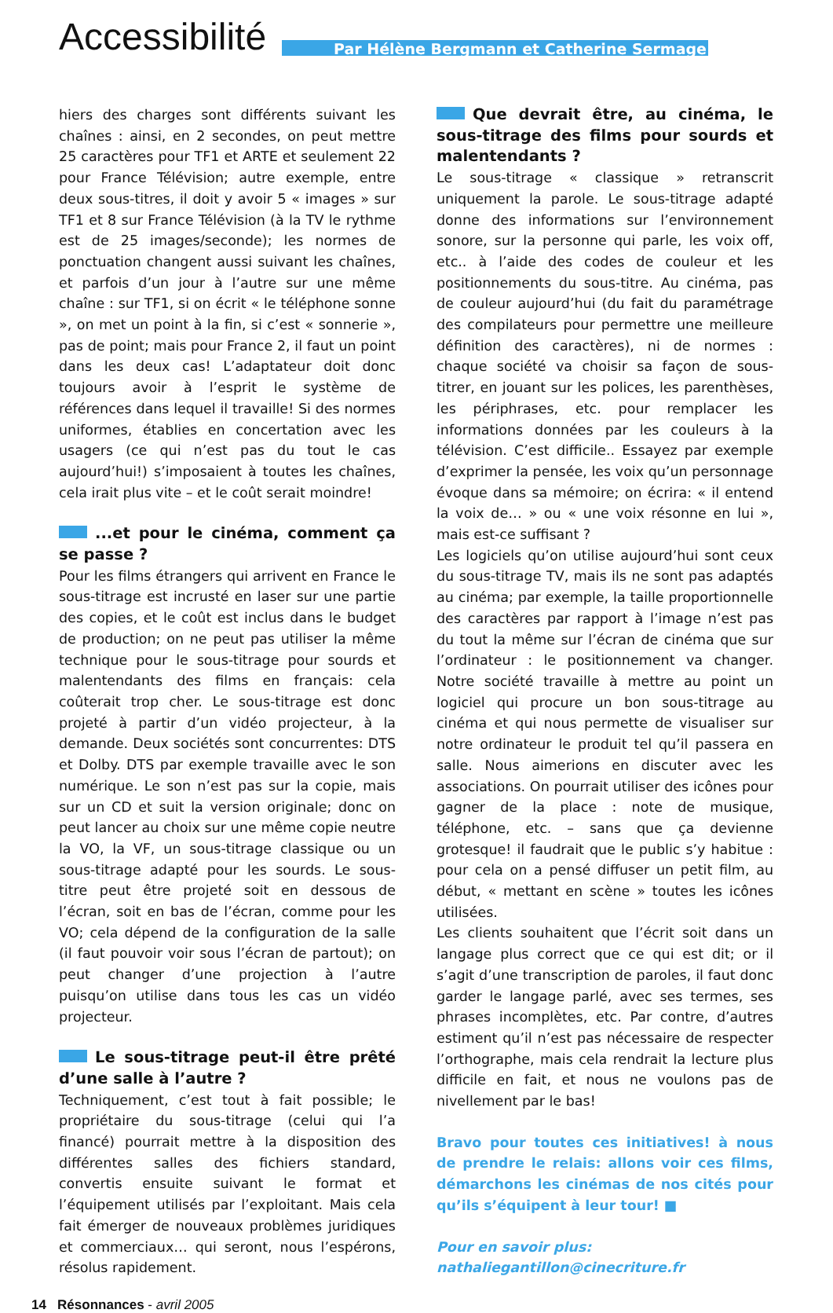Accessibilité
Par Hélène Bergmann et Catherine Sermage
hiers des charges sont différents suivant les chaînes : ainsi, en 2 secondes, on peut mettre 25 caractères pour TF1 et ARTE et seulement 22 pour France Télévision; autre exemple, entre deux sous-titres, il doit y avoir 5 « images » sur TF1 et 8 sur France Télévision (à la TV le rythme est de 25 images/seconde); les normes de ponctuation changent aussi suivant les chaînes, et parfois d’un jour à l’autre sur une même chaîne : sur TF1, si on écrit « le téléphone sonne », on met un point à la fin, si c’est « sonnerie », pas de point; mais pour France 2, il faut un point dans les deux cas! L’adaptateur doit donc toujours avoir à l’esprit le système de références dans lequel il travaille! Si des normes uniformes, établies en concertation avec les usagers (ce qui n’est pas du tout le cas aujourd’hui!) s’imposaient à toutes les chaînes, cela irait plus vite – et le coût serait moindre!
...et pour le cinéma, comment ça se passe ?
Pour les films étrangers qui arrivent en France le sous-titrage est incrusté en laser sur une partie des copies, et le coût est inclus dans le budget de production; on ne peut pas utiliser la même technique pour le sous-titrage pour sourds et malentendants des films en français: cela coûterait trop cher. Le sous-titrage est donc projeté à partir d’un vidéo projecteur, à la demande. Deux sociétés sont concurrentes: DTS et Dolby. DTS par exemple travaille avec le son numérique. Le son n’est pas sur la copie, mais sur un CD et suit la version originale; donc on peut lancer au choix sur une même copie neutre la VO, la VF, un sous-titrage classique ou un sous-titrage adapté pour les sourds. Le sous-titre peut être projeté soit en dessous de l’écran, soit en bas de l’écran, comme pour les VO; cela dépend de la configuration de la salle (il faut pouvoir voir sous l’écran de partout); on peut changer d’une projection à l’autre puisqu’on utilise dans tous les cas un vidéo projecteur.
Le sous-titrage peut-il être prêté d’une salle à l’autre ?
Techniquement, c’est tout à fait possible; le propriétaire du sous-titrage (celui qui l’a financé) pourrait mettre à la disposition des différentes salles des fichiers standard, convertis ensuite suivant le format et l’équipement utilisés par l’exploitant. Mais cela fait émerger de nouveaux problèmes juridiques et commerciaux… qui seront, nous l’espérons, résolus rapidement.
Que devrait être, au cinéma, le sous-titrage des films pour sourds et malentendants ?
Le sous-titrage « classique » retranscrit uniquement la parole. Le sous-titrage adapté donne des informations sur l’environnement sonore, sur la personne qui parle, les voix off, etc.. à l’aide des codes de couleur et les positionnements du sous-titre. Au cinéma, pas de couleur aujourd’hui (du fait du paramétrage des compilateurs pour permettre une meilleure définition des caractères), ni de normes : chaque société va choisir sa façon de sous-titrer, en jouant sur les polices, les parenthèses, les périphrases, etc. pour remplacer les informations données par les couleurs à la télévision. C’est difficile.. Essayez par exemple d’exprimer la pensée, les voix qu’un personnage évoque dans sa mémoire; on écrira: « il entend la voix de… » ou « une voix résonne en lui », mais est-ce suffisant ?
Les logiciels qu’on utilise aujourd’hui sont ceux du sous-titrage TV, mais ils ne sont pas adaptés au cinéma; par exemple, la taille proportionnelle des caractères par rapport à l’image n’est pas du tout la même sur l’écran de cinéma que sur l’ordinateur : le positionnement va changer. Notre société travaille à mettre au point un logiciel qui procure un bon sous-titrage au cinéma et qui nous permette de visualiser sur notre ordinateur le produit tel qu’il passera en salle. Nous aimerions en discuter avec les associations. On pourrait utiliser des icônes pour gagner de la place : note de musique, téléphone, etc. – sans que ça devienne grotesque! il faudrait que le public s’y habitue : pour cela on a pensé diffuser un petit film, au début, « mettant en scène » toutes les icônes utilisées.
Les clients souhaitent que l’écrit soit dans un langage plus correct que ce qui est dit; or il s’agit d’une transcription de paroles, il faut donc garder le langage parlé, avec ses termes, ses phrases incomplètes, etc. Par contre, d’autres estiment qu’il n’est pas nécessaire de respecter l’orthographe, mais cela rendrait la lecture plus difficile en fait, et nous ne voulons pas de nivellement par le bas!
Bravo pour toutes ces initiatives! à nous de prendre le relais: allons voir ces films, démarchons les cinémas de nos cités pour qu’ils s’équipent à leur tour! ■
Pour en savoir plus:
nathaliegantillon@cinecriture.fr
14 Résonnances - avril 2005